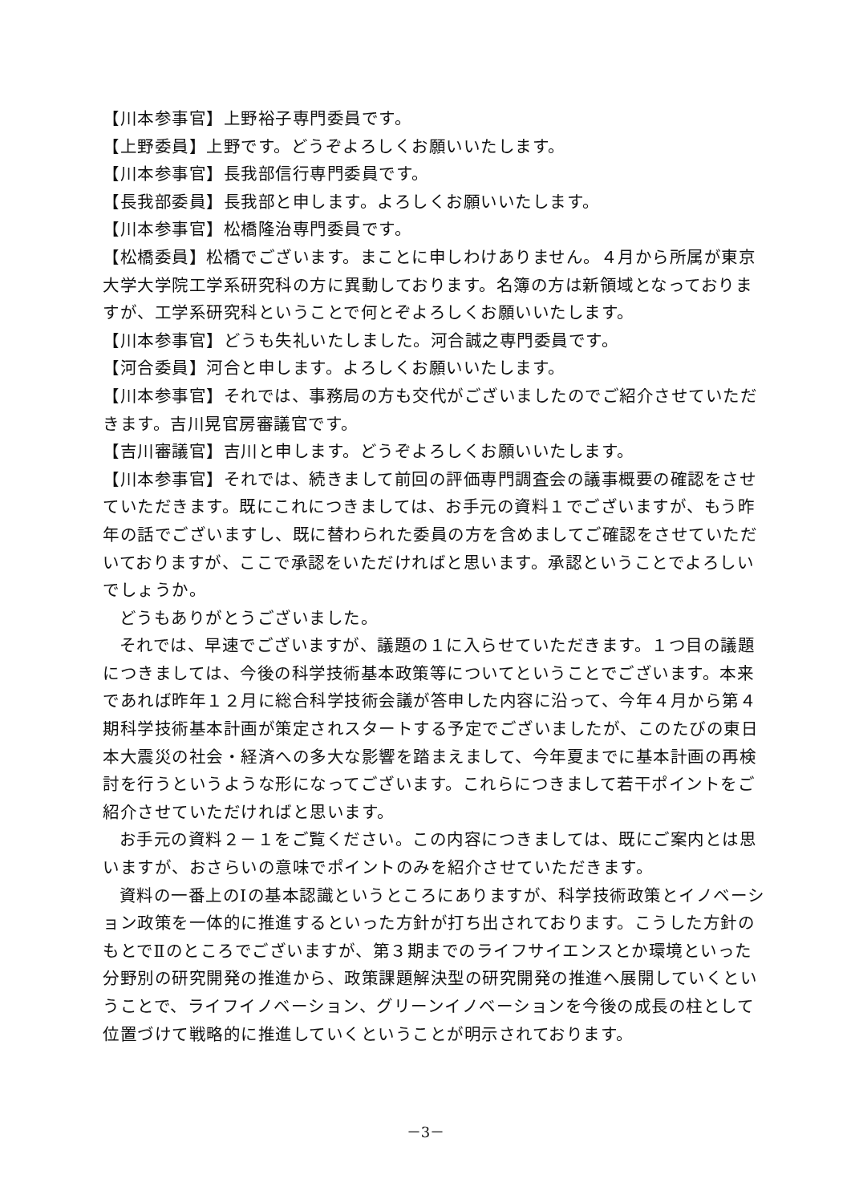【川本参事官】上野裕子専門委員です。
【上野委員】上野です。どうぞよろしくお願いいたします。
【川本参事官】長我部信行専門委員です。
【長我部委員】長我部と申します。よろしくお願いいたします。
【川本参事官】松橋隆治専門委員です。
【松橋委員】松橋でございます。まことに申しわけありません。４月から所属が東京大学大学院工学系研究科の方に異動しております。名簿の方は新領域となっておりますが、工学系研究科ということで何とぞよろしくお願いいたします。
【川本参事官】どうも失礼いたしました。河合誠之専門委員です。
【河合委員】河合と申します。よろしくお願いいたします。
【川本参事官】それでは、事務局の方も交代がございましたのでご紹介させていただきます。吉川晃官房審議官です。
【吉川審議官】吉川と申します。どうぞよろしくお願いいたします。
【川本参事官】それでは、続きまして前回の評価専門調査会の議事概要の確認をさせていただきます。既にこれにつきましては、お手元の資料１でございますが、もう昨年の話でございますし、既に替わられた委員の方を含めましてご確認をさせていただいておりますが、ここで承認をいただければと思います。承認ということでよろしいでしょうか。
どうもありがとうございました。
それでは、早速でございますが、議題の１に入らせていただきます。１つ目の議題につきましては、今後の科学技術基本政策等についてということでございます。本来であれば昨年１２月に総合科学技術会議が答申した内容に沿って、今年４月から第４期科学技術基本計画が策定されスタートする予定でございましたが、このたびの東日本大震災の社会・経済への多大な影響を踏まえまして、今年夏までに基本計画の再検討を行うというような形になってございます。これらにつきまして若干ポイントをご紹介させていただければと思います。
お手元の資料２－１をご覧ください。この内容につきましては、既にご案内とは思いますが、おさらいの意味でポイントのみを紹介させていただきます。
資料の一番上のⅠの基本認識というところにありますが、科学技術政策とイノベーション政策を一体的に推進するといった方針が打ち出されております。こうした方針のもとでⅡのところでございますが、第３期までのライフサイエンスとか環境といった分野別の研究開発の推進から、政策課題解決型の研究開発の推進へ展開していくということで、ライフイノベーション、グリーンイノベーションを今後の成長の柱として位置づけて戦略的に推進していくということが明示されております。
－3－